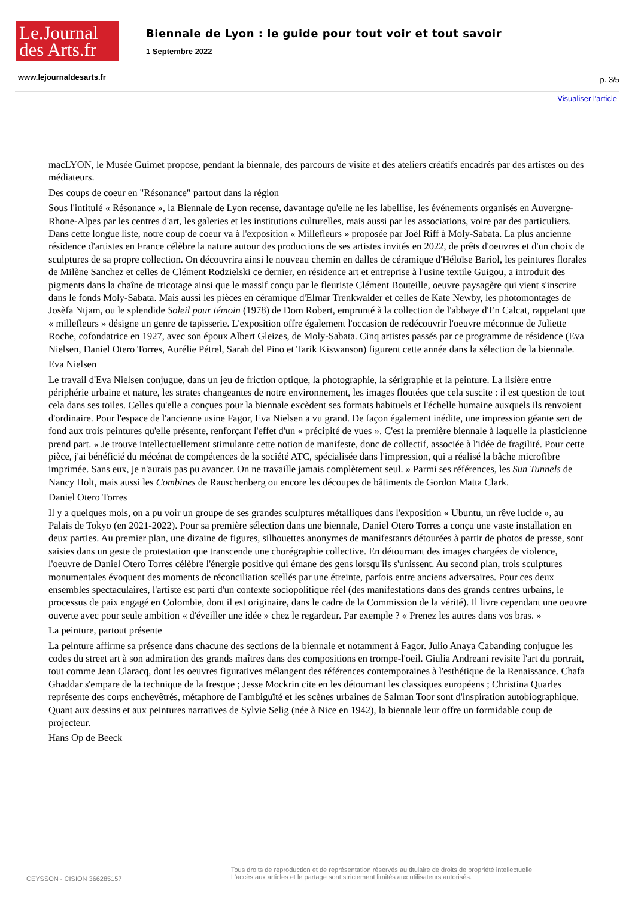Le.Journal
des Arts.fr
Biennale de Lyon : le guide pour tout voir et tout savoir
1 Septembre 2022
www.lejournaldesarts.fr p. 3/5
Visualiser l'article
macLYON, le Musée Guimet propose, pendant la biennale, des parcours de visite et des ateliers créatifs encadrés par des artistes ou des médiateurs.
Des coups de coeur en "Résonance" partout dans la région
Sous l'intitulé « Résonance », la Biennale de Lyon recense, davantage qu'elle ne les labellise, les événements organisés en Auvergne-Rhone-Alpes par les centres d'art, les galeries et les institutions culturelles, mais aussi par les associations, voire par des particuliers. Dans cette longue liste, notre coup de coeur va à l'exposition « Millefleurs » proposée par Joël Riff à Moly-Sabata. La plus ancienne résidence d'artistes en France célèbre la nature autour des productions de ses artistes invités en 2022, de prêts d'oeuvres et d'un choix de sculptures de sa propre collection. On découvrira ainsi le nouveau chemin en dalles de céramique d'Héloïse Bariol, les peintures florales de Milène Sanchez et celles de Clément Rodzielski ce dernier, en résidence art et entreprise à l'usine textile Guigou, a introduit des pigments dans la chaîne de tricotage ainsi que le massif conçu par le fleuriste Clément Bouteille, oeuvre paysagère qui vient s'inscrire dans le fonds Moly-Sabata. Mais aussi les pièces en céramique d'Elmar Trenkwalder et celles de Kate Newby, les photomontages de Josèfa Ntjam, ou le splendide Soleil pour témoin (1978) de Dom Robert, emprunté à la collection de l'abbaye d'En Calcat, rappelant que « millefleurs » désigne un genre de tapisserie. L'exposition offre également l'occasion de redécouvrir l'oeuvre méconnue de Juliette Roche, cofondatrice en 1927, avec son époux Albert Gleizes, de Moly-Sabata. Cinq artistes passés par ce programme de résidence (Eva Nielsen, Daniel Otero Torres, Aurélie Pétrel, Sarah del Pino et Tarik Kiswanson) figurent cette année dans la sélection de la biennale.
Eva Nielsen
Le travail d'Eva Nielsen conjugue, dans un jeu de friction optique, la photographie, la sérigraphie et la peinture. La lisière entre périphérie urbaine et nature, les strates changeantes de notre environnement, les images floutées que cela suscite : il est question de tout cela dans ses toiles. Celles qu'elle a conçues pour la biennale excèdent ses formats habituels et l'échelle humaine auxquels ils renvoient d'ordinaire. Pour l'espace de l'ancienne usine Fagor, Eva Nielsen a vu grand. De façon également inédite, une impression géante sert de fond aux trois peintures qu'elle présente, renforçant l'effet d'un « précipité de vues ». C'est la première biennale à laquelle la plasticienne prend part. « Je trouve intellectuellement stimulante cette notion de manifeste, donc de collectif, associée à l'idée de fragilité. Pour cette pièce, j'ai bénéficié du mécénat de compétences de la société ATC, spécialisée dans l'impression, qui a réalisé la bâche microfibre imprimée. Sans eux, je n'aurais pas pu avancer. On ne travaille jamais complètement seul. » Parmi ses références, les Sun Tunnels de Nancy Holt, mais aussi les Combines de Rauschenberg ou encore les découpes de bâtiments de Gordon Matta Clark.
Daniel Otero Torres
Il y a quelques mois, on a pu voir un groupe de ses grandes sculptures métalliques dans l'exposition « Ubuntu, un rêve lucide », au Palais de Tokyo (en 2021-2022). Pour sa première sélection dans une biennale, Daniel Otero Torres a conçu une vaste installation en deux parties. Au premier plan, une dizaine de figures, silhouettes anonymes de manifestants détourées à partir de photos de presse, sont saisies dans un geste de protestation que transcende une chorégraphie collective. En détournant des images chargées de violence, l'oeuvre de Daniel Otero Torres célèbre l'énergie positive qui émane des gens lorsqu'ils s'unissent. Au second plan, trois sculptures monumentales évoquent des moments de réconciliation scellés par une étreinte, parfois entre anciens adversaires. Pour ces deux ensembles spectaculaires, l'artiste est parti d'un contexte sociopolitique réel (des manifestations dans des grands centres urbains, le processus de paix engagé en Colombie, dont il est originaire, dans le cadre de la Commission de la vérité). Il livre cependant une oeuvre ouverte avec pour seule ambition « d'éveiller une idée » chez le regardeur. Par exemple ? « Prenez les autres dans vos bras. »
La peinture, partout présente
La peinture affirme sa présence dans chacune des sections de la biennale et notamment à Fagor. Julio Anaya Cabanding conjugue les codes du street art à son admiration des grands maîtres dans des compositions en trompe-l'oeil. Giulia Andreani revisite l'art du portrait, tout comme Jean Claracq, dont les oeuvres figuratives mélangent des références contemporaines à l'esthétique de la Renaissance. Chafa Ghaddar s'empare de la technique de la fresque ; Jesse Mockrin cite en les détournant les classiques européens ; Christina Quarles représente des corps enchevêtrés, métaphore de l'ambiguïté et les scènes urbaines de Salman Toor sont d'inspiration autobiographique. Quant aux dessins et aux peintures narratives de Sylvie Selig (née à Nice en 1942), la biennale leur offre un formidable coup de projecteur.
Hans Op de Beeck
CEYSSON - CISION 366285157
Tous droits de reproduction et de représentation réservés au titulaire de droits de propriété intellectuelle
L'accès aux articles et le partage sont strictement limités aux utilisateurs autorisés.